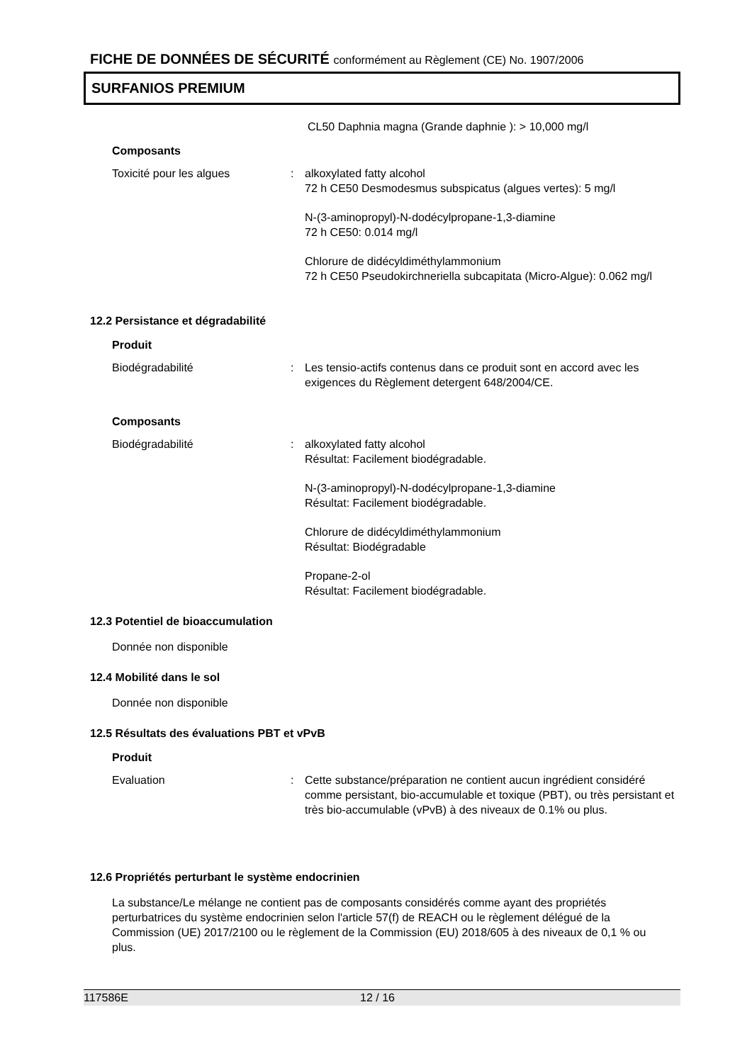FICHE DE DONNÉES DE SÉCURITÉ conformément au Règlement (CE) No. 1907/2006
SURFANIOS PREMIUM
CL50 Daphnia magna (Grande daphnie ): > 10,000 mg/l
Composants
Toxicité pour les algues : alkoxylated fatty alcohol
72 h CE50 Desmodesmus subspicatus (algues vertes): 5 mg/l
N-(3-aminopropyl)-N-dodécylpropane-1,3-diamine
72 h CE50: 0.014 mg/l
Chlorure de didécyldiméthylammonium
72 h CE50 Pseudokirchneriella subcapitata (Micro-Algue): 0.062 mg/l
12.2 Persistance et dégradabilité
Produit
Biodégradabilité : Les tensio-actifs contenus dans ce produit sont en accord avec les exigences du Règlement detergent 648/2004/CE.
Composants
Biodégradabilité : alkoxylated fatty alcohol
Résultat: Facilement biodégradable.
N-(3-aminopropyl)-N-dodécylpropane-1,3-diamine
Résultat: Facilement biodégradable.
Chlorure de didécyldiméthylammonium
Résultat: Biodégradable
Propane-2-ol
Résultat: Facilement biodégradable.
12.3 Potentiel de bioaccumulation
Donnée non disponible
12.4 Mobilité dans le sol
Donnée non disponible
12.5 Résultats des évaluations PBT et vPvB
Produit
Evaluation : Cette substance/préparation ne contient aucun ingrédient considéré comme persistant, bio-accumulable et toxique (PBT), ou très persistant et très bio-accumulable (vPvB) à des niveaux de 0.1% ou plus.
12.6 Propriétés perturbant le système endocrinien
La substance/Le mélange ne contient pas de composants considérés comme ayant des propriétés perturbatrices du système endocrinien selon l'article 57(f) de REACH ou le règlement délégué de la Commission (UE) 2017/2100 ou le règlement de la Commission (EU) 2018/605 à des niveaux de 0,1 % ou plus.
117586E 12 / 16